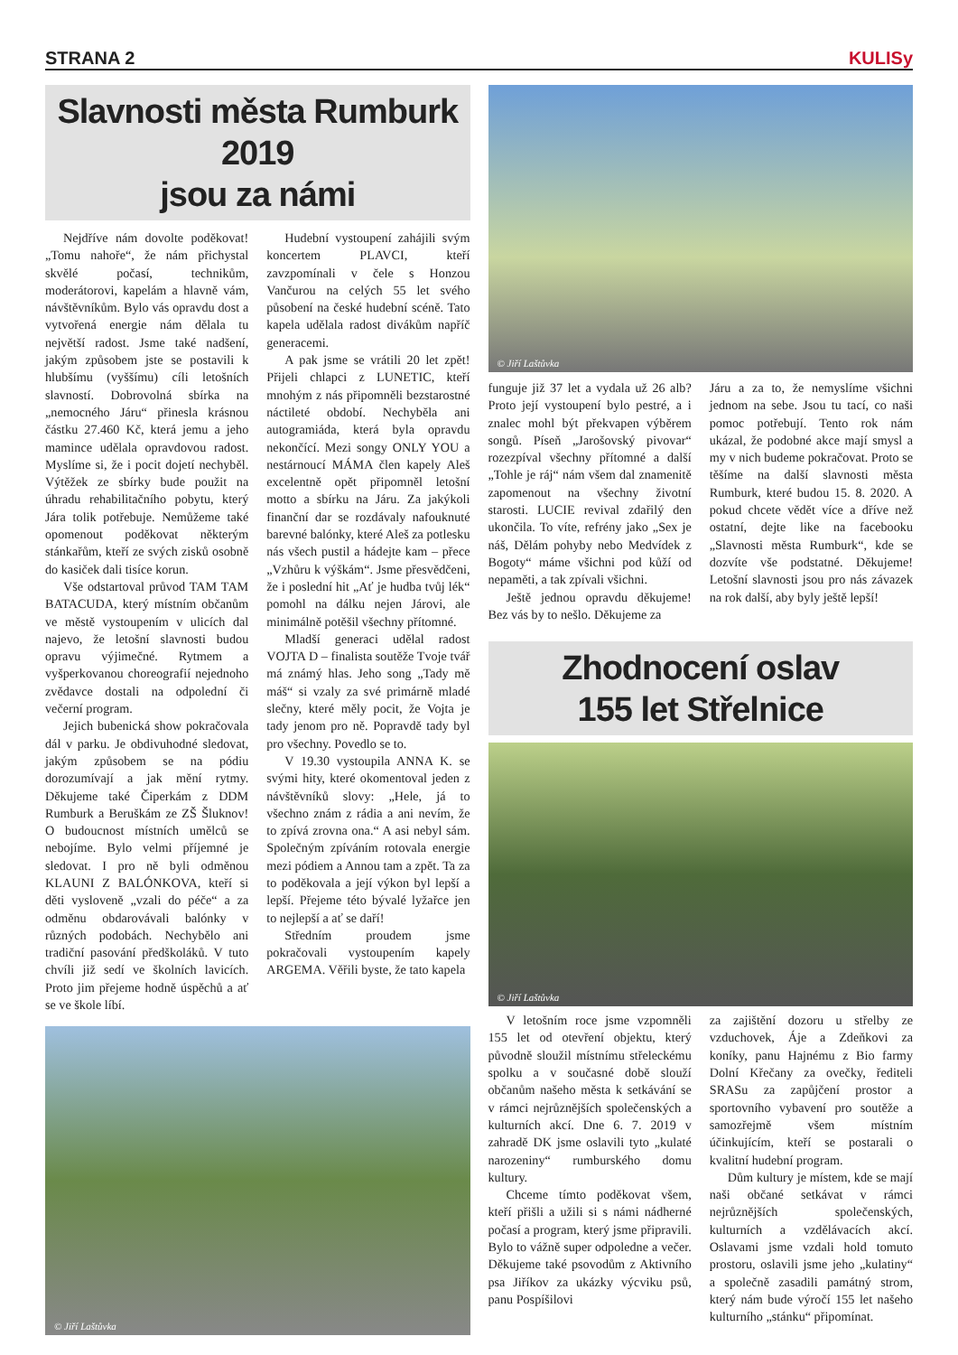STRANA 2 KULISy
Slavnosti města Rumburk 2019
jsou za námi
Nejdříve nám dovolte poděkovat! „Tomu nahoře“, že nám přichystal skvělé počasí, technikům, moderátorovi, kapelám a hlavně vám, návštěvníkům. Bylo vás opravdu dost a vytvořená energie nám dělala tu největší radost. Jsme také nadšení, jakým způsobem jste se postavili k hlubšímu (vyššímu) cíli letošních slavností. Dobrovolná sbírka na „nemocného Járu“ přinesla krásnou částku 27.460 Kč, která jemu a jeho mamince udělala opravdovou radost. Myslíme si, že i pocit dojetí nechyběl. Výtěžek ze sbírky bude použit na úhradu rehabilitačního pobytu, který Jára tolik potřebuje. Nemůžeme také opomenout poděkovat některým stánkařům, kteří ze svých zisků osobně do kasiček dali tisíce korun.
Vše odstartoval průvod TAM TAM BATACUDA, který místním občanům ve městě vystoupením v ulicích dal najevo, že letošní slavnosti budou opravu výjimečné. Rytmem a vyšperkovanou choreografií nejednoho zvědavce dostali na odpolední či večerní program.
Jejich bubenická show pokračovala dál v parku. Je obdivuhodné sledovat, jakým způsobem se na pódiu dorozumívají a jak mění rytmy. Děkujeme také Čiperkám z DDM Rumburk a Beruškám ze ZŠ Šluknov! O budoucnost místních umělců se nebojíme. Bylo velmi příjemné je sledovat. I pro ně byli odměnou KLAUNI Z BALÓNKOVA, kteří si děti vysloveně „vzali do péče“ a za odměnu obdarovávali balónky v různých podobách. Nechybělo ani tradiční pasování předškoláků. V tuto chvíli již sedí ve školních lavicích. Proto jim přejeme hodně úspěchů a ať se ve škole líbí.
Hudební vystoupení zahájili svým koncertem PLAVCI, kteří zavzpomínali v čele s Honzou Vančurou na celých 55 let svého působení na české hudební scéně. Tato kapela udělala radost divákům napříč generacemi.
A pak jsme se vrátili 20 let zpět! Přijeli chlapci z LUNETIC, kteří mnohým z nás připomněli bezstarostné náctileté období. Nechyběla ani autogramiáda, která byla opravdu nekončící. Mezi songy ONLY YOU a nestárnoucí MÁMA člen kapely Aleš excelentně opět připomněl letošní motto a sbírku na Járu. Za jakýkoli finanční dar se rozdávaly nafouknuté barevné balónky, které Aleš za potlesku nás všech pustil a hádejte kam – přece „Vzhůru k výškám“. Jsme přesvědčeni, že i poslední hit „Ať je hudba tvůj lék“ pomohl na dálku nejen Járovi, ale minimálně potěšil všechny přítomné.
Mladší generaci udělal radost VOJTA D – finalista soutěže Tvoje tvář má známý hlas. Jeho song „Tady mě máš“ si vzaly za své primárně mladé slečny, které měly pocit, že Vojta je tady jenom pro ně. Popravdě tady byl pro všechny. Povedlo se to.
V 19.30 vystoupila ANNA K. se svými hity, které okomentoval jeden z návštěvníků slovy: „Hele, já to všechno znám z rádia a ani nevím, že to zpívá zrovna ona.“ A asi nebyl sám. Společným zpíváním rotovala energie mezi pódiem a Annou tam a zpět. Ta za to poděkovala a její výkon byl lepší a lepší. Přejeme této bývalé lyžařce jen to nejlepší a ať se daří!
Středním proudem jsme pokračovali vystoupením kapely ARGEMA. Věřili byste, že tato kapela
© Jiří Laštůvka
© Jiří Laštůvka
funguje již 37 let a vydala už 26 alb? Proto její vystoupení bylo pestré, a i znalec mohl být překvapen výběrem songů. Píseň „Jarošovský pivovar“ rozezpíval všechny přítomné a další „Tohle je ráj“ nám všem dal znamenitě zapomenout na všechny životní starosti. LUCIE revival zdařilý den ukončila. To víte, refrény jako „Sex je náš, Dělám pohyby nebo Medvídek z Bogoty“ máme všichni pod kůží od nepaměti, a tak zpívali všichni.
Ještě jednou opravdu děkujeme! Bez vás by to nešlo. Děkujeme za
Járu a za to, že nemyslíme všichni jednom na sebe. Jsou tu tací, co naši pomoc potřebují. Tento rok nám ukázal, že podobné akce mají smysl a my v nich budeme pokračovat. Proto se těšíme na další slavnosti města Rumburk, které budou 15. 8. 2020. A pokud chcete vědět více a dříve než ostatní, dejte like na facebooku „Slavnosti města Rumburk“, kde se dozvíte vše podstatné. Děkujeme! Letošní slavnosti jsou pro nás závazek na rok další, aby byly ještě lepší!
Zhodnocení oslav
155 let Střelnice
© Jiří Laštůvka
V letošním roce jsme vzpomněli 155 let od otevření objektu, který původně sloužil místnímu střeleckému spolku a v současné době slouží občanům našeho města k setkávání se v rámci nejrůznějších společenských a kulturních akcí. Dne 6. 7. 2019 v zahradě DK jsme oslavili tyto „kulaté narozeniny“ rumburského domu kultury.
Chceme tímto poděkovat všem, kteří přišli a užili si s námi nádherné počasí a program, který jsme připravili. Bylo to vážně super odpoledne a večer. Děkujeme také psovodům z Aktivního psa Jiříkov za ukázky výcviku psů, panu Pospíšilovi
za zajištění dozoru u střelby ze vzduchovek, Áje a Zdeňkovi za koníky, panu Hajnému z Bio farmy Dolní Křečany za ovečky, řediteli SRASu za zapůjčení prostor a sportovního vybavení pro soutěže a samozřejmě všem místním účinkujícím, kteří se postarali o kvalitní hudební program.
Dům kultury je místem, kde se mají naši občané setkávat v rámci nejrůznějších společenských, kulturních a vzdělávacích akcí. Oslavami jsme vzdali hold tomuto prostoru, oslavili jsme jeho „kulatiny“ a společně zasadili památný strom, který nám bude výročí 155 let našeho kulturního „stánku“ připomínat.